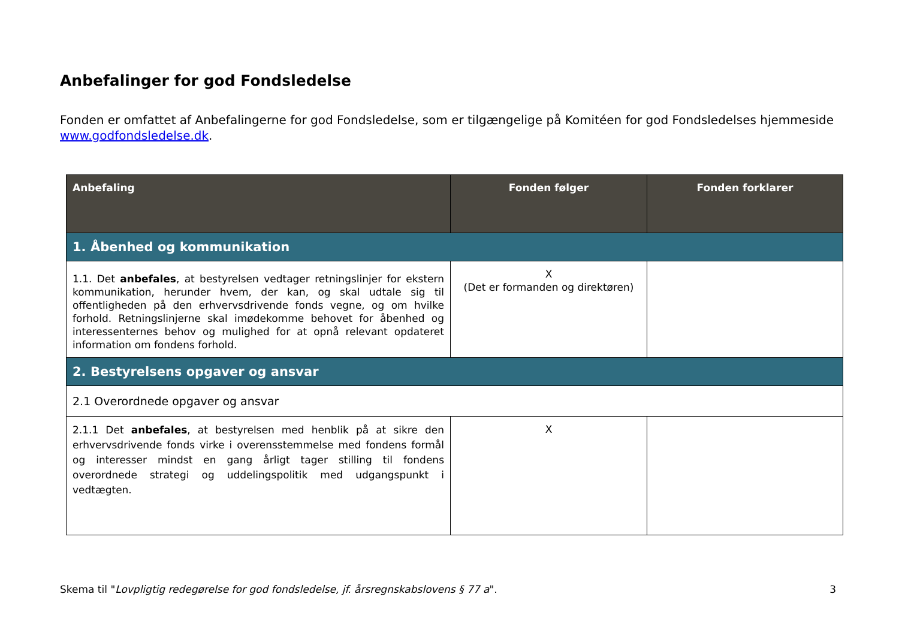Anbefalinger for god Fondsledelse
Fonden er omfattet af Anbefalingerne for god Fondsledelse, som er tilgængelige på Komitéen for god Fondsledelses hjemmeside www.godfondsledelse.dk.
| Anbefaling | Fonden følger | Fonden forklarer |
| --- | --- | --- |
| 1. Åbenhed og kommunikation | | |
| 1.1. Det anbefales , at bestyrelsen vedtager retningslinjer for ekstern kommunikation, herunder hvem, der kan, og skal udtale sig til offentligheden på den erhvervsdrivende fonds vegne, og om hvilke forhold. Retningslinjerne skal imødekomme behovet for åbenhed og interessenternes behov og mulighed for at opnå relevant opdateret information om fondens forhold. | X (Det er formanden og direktøren) | |
| 2. Bestyrelsens opgaver og ansvar | | |
| 2.1 Overordnede opgaver og ansvar | | |
| 2.1.1 Det anbefales , at bestyrelsen med henblik på at sikre den erhvervsdrivende fonds virke i overensstemmelse med fondens formål og interesser mindst en gang årligt tager stilling til fondens overordnede strategi og uddelingspolitik med udgangspunkt i vedtægten. | X | |
Skema til "Lovpligtig redegørelse for god fondsledelse, jf. årsregnskabslovens § 77 a". 3